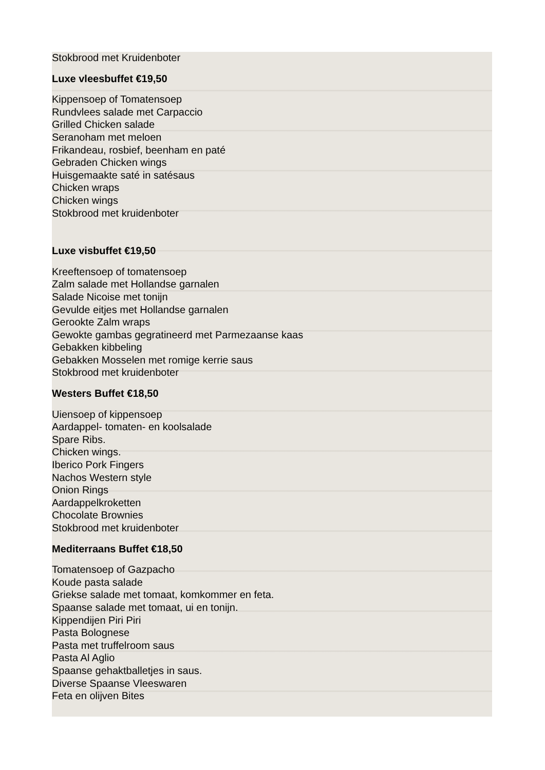Stokbrood met Kruidenboter
Luxe vleesbuffet €19,50
Kippensoep of Tomatensoep
Rundvlees salade met Carpaccio
Grilled Chicken salade
Seranoham met meloen
Frikandeau, rosbief, beenham en paté
Gebraden Chicken wings
Huisgemaakte saté in satésaus
Chicken wraps
Chicken wings
Stokbrood met kruidenboter
Luxe visbuffet €19,50
Kreeftensoep of tomatensoep
Zalm salade met Hollandse garnalen
Salade Nicoise met tonijn
Gevulde eitjes met Hollandse garnalen
Gerookte Zalm wraps
Gewokte gambas gegratineerd met Parmezaanse kaas
Gebakken kibbeling
Gebakken Mosselen met romige kerrie saus
Stokbrood met kruidenboter
Westers Buffet €18,50
Uiensoep of kippensoep
Aardappel- tomaten- en koolsalade
Spare Ribs.
Chicken wings.
Iberico Pork Fingers
Nachos Western style
Onion Rings
Aardappelkroketten
Chocolate Brownies
Stokbrood met kruidenboter
Mediterraans Buffet €18,50
Tomatensoep of Gazpacho
Koude pasta salade
Griekse salade met tomaat, komkommer en feta.
Spaanse salade met tomaat, ui en tonijn.
Kippendijen Piri Piri
Pasta Bolognese
Pasta met truffelroom saus
Pasta Al Aglio
Spaanse gehaktballetjes in saus.
Diverse Spaanse Vleeswaren
Feta en olijven Bites